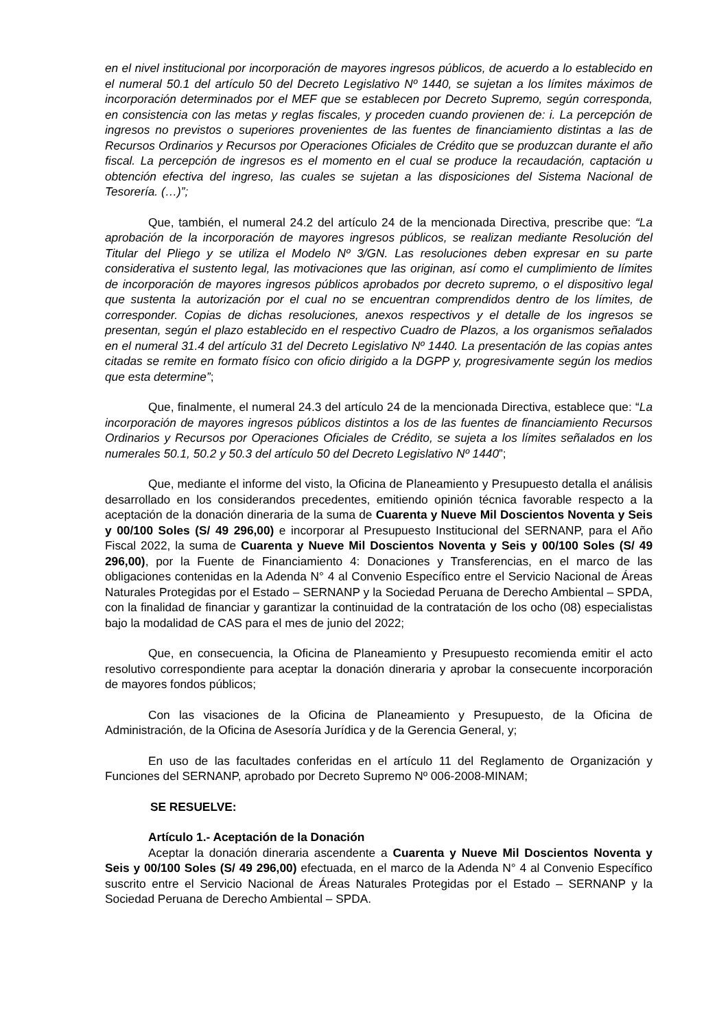en el nivel institucional por incorporación de mayores ingresos públicos, de acuerdo a lo establecido en el numeral 50.1 del artículo 50 del Decreto Legislativo Nº 1440, se sujetan a los límites máximos de incorporación determinados por el MEF que se establecen por Decreto Supremo, según corresponda, en consistencia con las metas y reglas fiscales, y proceden cuando provienen de: i. La percepción de ingresos no previstos o superiores provenientes de las fuentes de financiamiento distintas a las de Recursos Ordinarios y Recursos por Operaciones Oficiales de Crédito que se produzcan durante el año fiscal. La percepción de ingresos es el momento en el cual se produce la recaudación, captación u obtención efectiva del ingreso, las cuales se sujetan a las disposiciones del Sistema Nacional de Tesorería. (…)”;
Que, también, el numeral 24.2 del artículo 24 de la mencionada Directiva, prescribe que: “La aprobación de la incorporación de mayores ingresos públicos, se realizan mediante Resolución del Titular del Pliego y se utiliza el Modelo Nº 3/GN. Las resoluciones deben expresar en su parte considerativa el sustento legal, las motivaciones que las originan, así como el cumplimiento de límites de incorporación de mayores ingresos públicos aprobados por decreto supremo, o el dispositivo legal que sustenta la autorización por el cual no se encuentran comprendidos dentro de los límites, de corresponder. Copias de dichas resoluciones, anexos respectivos y el detalle de los ingresos se presentan, según el plazo establecido en el respectivo Cuadro de Plazos, a los organismos señalados en el numeral 31.4 del artículo 31 del Decreto Legislativo Nº 1440. La presentación de las copias antes citadas se remite en formato físico con oficio dirigido a la DGPP y, progresivamente según los medios que esta determine”;
Que, finalmente, el numeral 24.3 del artículo 24 de la mencionada Directiva, establece que: “La incorporación de mayores ingresos públicos distintos a los de las fuentes de financiamiento Recursos Ordinarios y Recursos por Operaciones Oficiales de Crédito, se sujeta a los límites señalados en los numerales 50.1, 50.2 y 50.3 del artículo 50 del Decreto Legislativo Nº 1440”;
Que, mediante el informe del visto, la Oficina de Planeamiento y Presupuesto detalla el análisis desarrollado en los considerandos precedentes, emitiendo opinión técnica favorable respecto a la aceptación de la donación dineraria de la suma de Cuarenta y Nueve Mil Doscientos Noventa y Seis y 00/100 Soles (S/ 49 296,00) e incorporar al Presupuesto Institucional del SERNANP, para el Año Fiscal 2022, la suma de Cuarenta y Nueve Mil Doscientos Noventa y Seis y 00/100 Soles (S/ 49 296,00), por la Fuente de Financiamiento 4: Donaciones y Transferencias, en el marco de las obligaciones contenidas en la Adenda N° 4 al Convenio Específico entre el Servicio Nacional de Áreas Naturales Protegidas por el Estado – SERNANP y la Sociedad Peruana de Derecho Ambiental – SPDA, con la finalidad de financiar y garantizar la continuidad de la contratación de los ocho (08) especialistas bajo la modalidad de CAS para el mes de junio del 2022;
Que, en consecuencia, la Oficina de Planeamiento y Presupuesto recomienda emitir el acto resolutivo correspondiente para aceptar la donación dineraria y aprobar la consecuente incorporación de mayores fondos públicos;
Con las visaciones de la Oficina de Planeamiento y Presupuesto, de la Oficina de Administración, de la Oficina de Asesoría Jurídica y de la Gerencia General, y;
En uso de las facultades conferidas en el artículo 11 del Reglamento de Organización y Funciones del SERNANP, aprobado por Decreto Supremo Nº 006-2008-MINAM;
SE RESUELVE:
Artículo 1.- Aceptación de la Donación
Aceptar la donación dineraria ascendente a Cuarenta y Nueve Mil Doscientos Noventa y Seis y 00/100 Soles (S/ 49 296,00) efectuada, en el marco de la Adenda N° 4 al Convenio Específico suscrito entre el Servicio Nacional de Áreas Naturales Protegidas por el Estado – SERNANP y la Sociedad Peruana de Derecho Ambiental – SPDA.